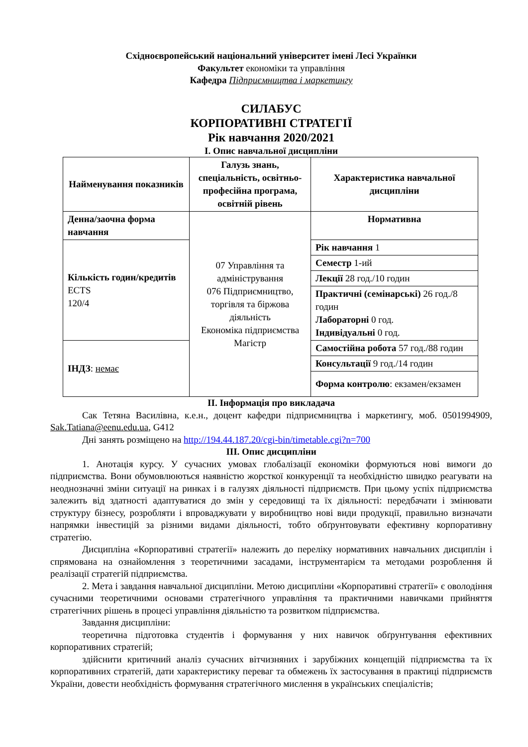Східноєвропейський національний університет імені Лесі Українки
Факультет економіки та управління
Кафедра Підприємництва і маркетингу
СИЛАБУС
КОРПОРАТИВНІ СТРАТЕГІЇ
Рік навчання 2020/2021
І. Опис навчальної дисципліни
| Найменування показників | Галузь знань, спеціальність, освітньо-професійна програма, освітній рівень | Характеристика навчальної дисципліни |
| Денна/заочна форма навчання | 07 Управління та адміністрування 076 Підприємництво, торгівля та біржова діяльність Економіка підприємства Магістр | Нормативна |
| Кількість годин/кредитів ECTS 120/4 | | Рік навчання 1 |
| | | Семестр 1-ий |
| | | Лекції 28 год./10 годин |
| | | Практичні (семінарські) 26 год./8 годин Лабораторні 0 год. Індивідуальні 0 год. |
| ІНДЗ : немає | | Самостійна робота 57 год./88 годин |
| | | Консультації 9 год./14 годин |
| | | Форма контролю : екзамен/екзамен |
ІІ. Інформація про викладача
Сак Тетяна Василівна, к.е.н., доцент кафедри підприємництва і маркетингу, моб. 0501994909, Sak.Tatiana@eenu.edu.ua, G412
Дні занять розміщено на http://194.44.187.20/cgi-bin/timetable.cgi?n=700
ІІІ. Опис дисципліни
1. Анотація курсу. У сучасних умовах глобалізації економіки формуються нові вимоги до підприємства. Вони обумовлюються наявністю жорсткої конкуренції та необхідністю швидко реагувати на неоднозначні зміни ситуації на ринках і в галузях діяльності підприємств. При цьому успіх підприємства залежить від здатності адаптуватися до змін у середовищі та їх діяльності: передбачати і змінювати структуру бізнесу, розробляти і впроваджувати у виробництво нові види продукції, правильно визначати напрямки інвестицій за різними видами діяльності, тобто обґрунтовувати ефективну корпоративну стратегію.
Дисципліна «Корпоративні стратегії» належить до переліку нормативних навчальних дисциплін і спрямована на ознайомлення з теоретичними засадами, інструментарієм та методами розроблення й реалізації стратегій підприємства.
2. Мета і завдання навчальної дисципліни. Метою дисципліни «Корпоративні стратегії» є оволодіння сучасними теоретичними основами стратегічного управління та практичними навичками прийняття стратегічних рішень в процесі управління діяльністю та розвитком підприємства.
Завдання дисципліни:
теоретична підготовка студентів і формування у них навичок обґрунтування ефективних корпоративних стратегій;
здійснити критичний аналіз сучасних вітчизняних і зарубіжних концепцій підприємства та їх корпоративних стратегій, дати характеристику переваг та обмежень їх застосування в практиці підприємств України, довести необхідність формування стратегічного мислення в українських спеціалістів;